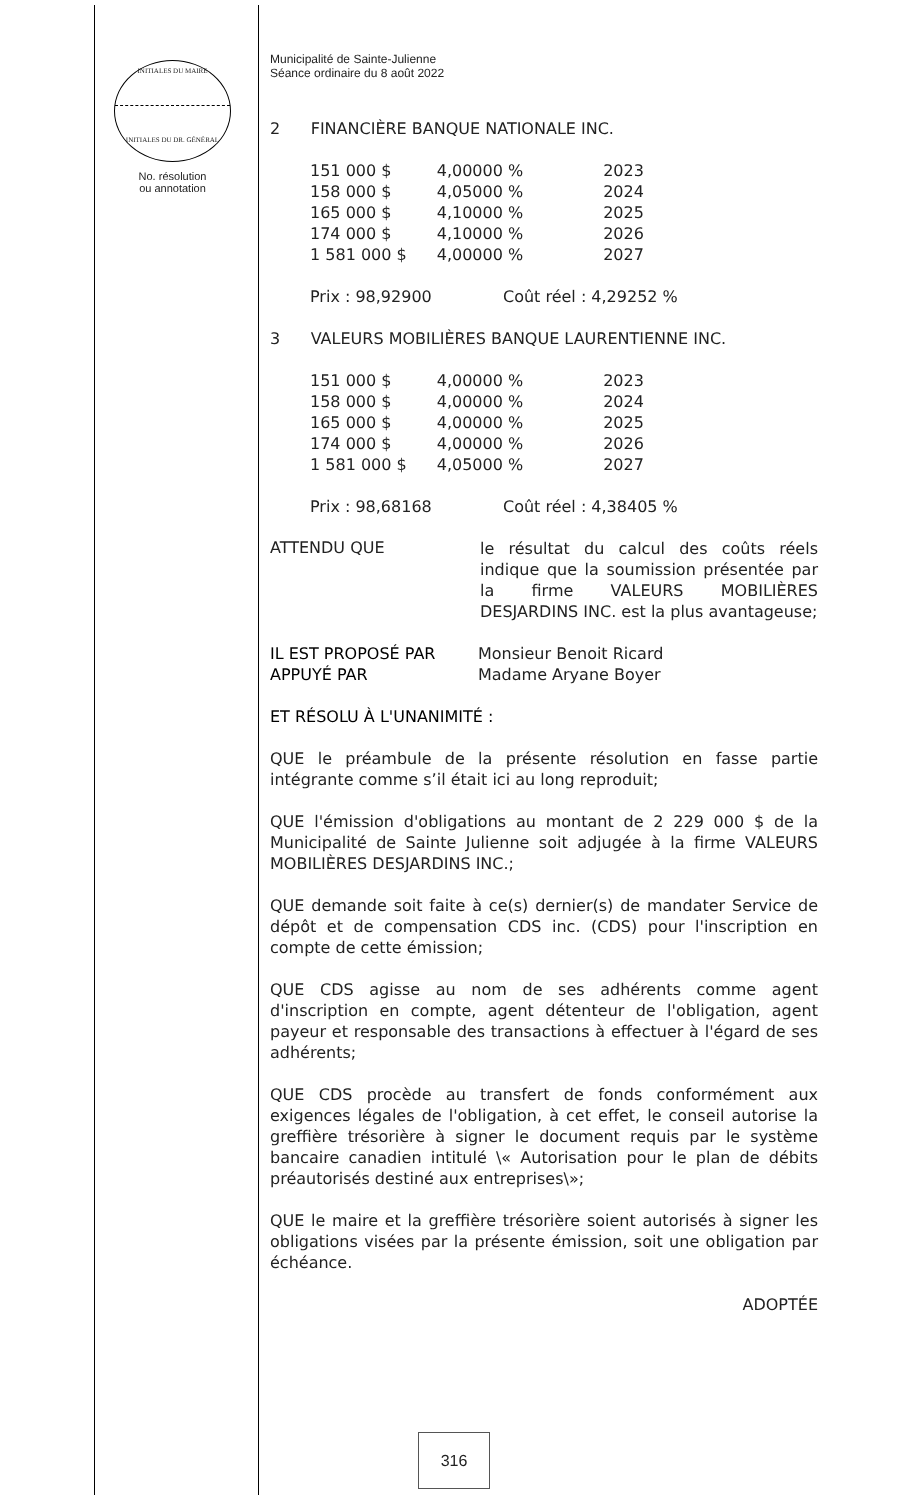INITIALES DU MAIRE
INITIALES DU DR. GÉNÉRAL
No. résolution
ou annotation
Municipalité de Sainte-Julienne
Séance ordinaire du 8 août 2022
2 FINANCIÈRE BANQUE NATIONALE INC.
| 151 000 $ | 4,00000 % | 2023 |
| 158 000 $ | 4,05000 % | 2024 |
| 165 000 $ | 4,10000 % | 2025 |
| 174 000 $ | 4,10000 % | 2026 |
| 1 581 000 $ | 4,00000 % | 2027 |
Prix : 98,92900 Coût réel : 4,29252 %
3 VALEURS MOBILIÈRES BANQUE LAURENTIENNE INC.
| 151 000 $ | 4,00000 % | 2023 |
| 158 000 $ | 4,00000 % | 2024 |
| 165 000 $ | 4,00000 % | 2025 |
| 174 000 $ | 4,00000 % | 2026 |
| 1 581 000 $ | 4,05000 % | 2027 |
Prix : 98,68168 Coût réel : 4,38405 %
ATTENDU QUE
le résultat du calcul des coûts réels indique que la soumission présentée par la firme VALEURS MOBILIÈRES DESJARDINS INC. est la plus avantageuse;
IL EST PROPOSÉ PAR
APPUYÉ PAR
Monsieur Benoit Ricard
Madame Aryane Boyer
ET RÉSOLU À L'UNANIMITÉ :
QUE le préambule de la présente résolution en fasse partie intégrante comme s’il était ici au long reproduit;
QUE l'émission d'obligations au montant de 2 229 000 $ de la Municipalité de Sainte Julienne soit adjugée à la firme VALEURS MOBILIÈRES DESJARDINS INC.;
QUE demande soit faite à ce(s) dernier(s) de mandater Service de dépôt et de compensation CDS inc. (CDS) pour l'inscription en compte de cette émission;
QUE CDS agisse au nom de ses adhérents comme agent d'inscription en compte, agent détenteur de l'obligation, agent payeur et responsable des transactions à effectuer à l'égard de ses adhérents;
QUE CDS procède au transfert de fonds conformément aux exigences légales de l'obligation, à cet effet, le conseil autorise la greffière trésorière à signer le document requis par le système bancaire canadien intitulé \« Autorisation pour le plan de débits préautorisés destiné aux entreprises\»;
QUE le maire et la greffière trésorière soient autorisés à signer les obligations visées par la présente émission, soit une obligation par échéance.
ADOPTÉE
316